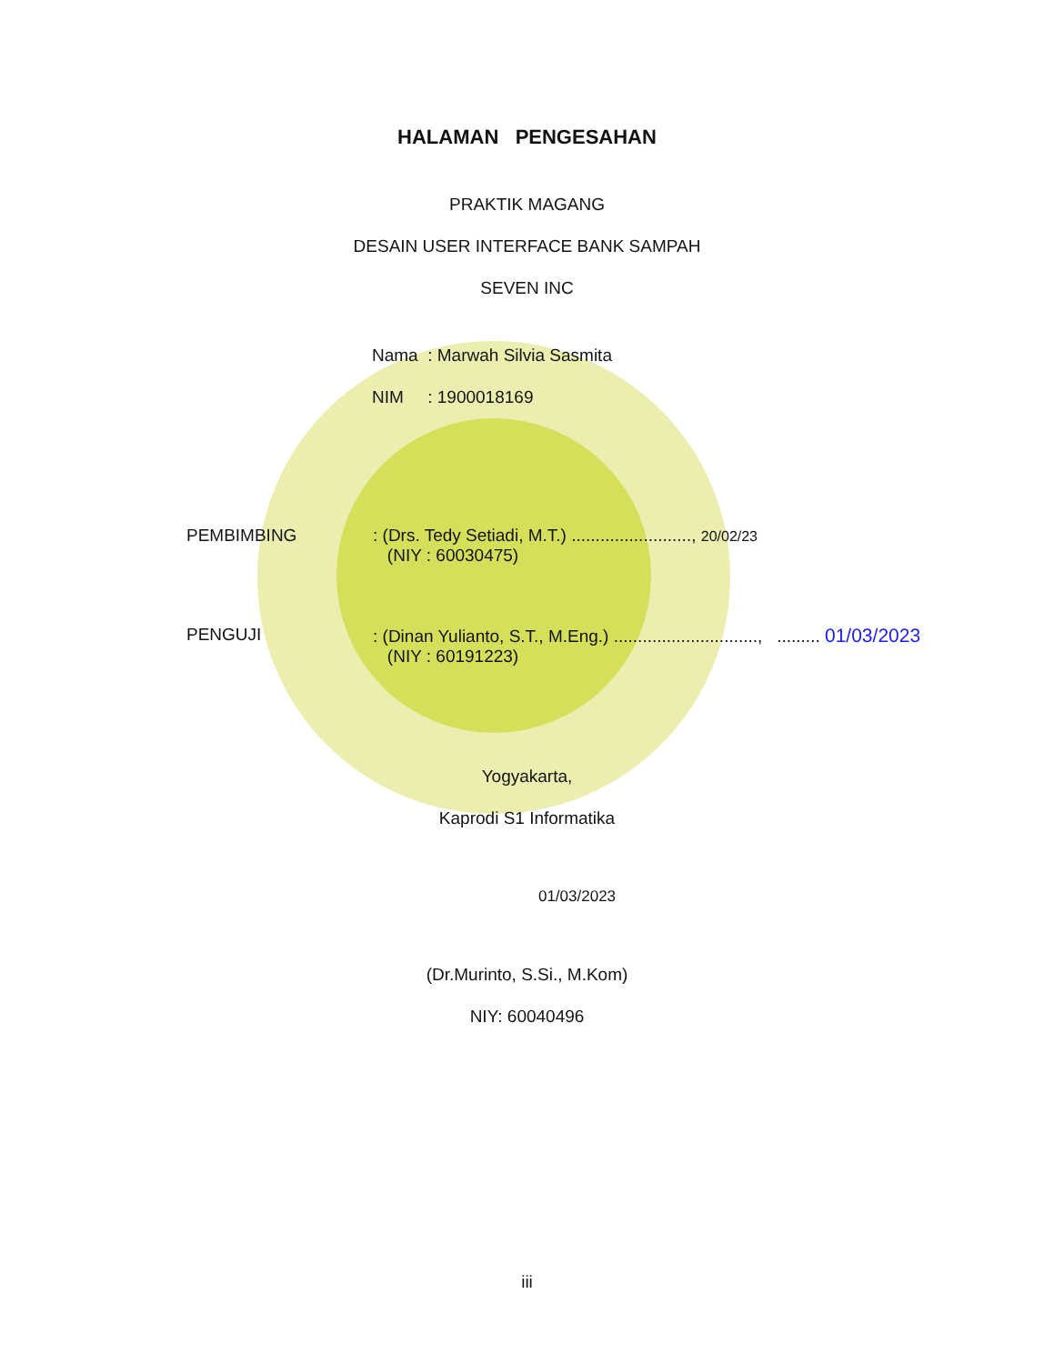HALAMAN PENGESAHAN
PRAKTIK MAGANG
DESAIN USER INTERFACE BANK SAMPAH
SEVEN INC
Nama : Marwah Silvia Sasmita
NIM : 1900018169
PEMBIMBING : (Drs. Tedy Setiadi, M.T.) ........................., 20/02/23
(NIY : 60030475)
PENGUJI : (Dinan Yulianto, S.T., M.Eng.) .............................., ......... 01/03/2023
(NIY : 60191223)
Yogyakarta,
Kaprodi S1 Informatika
01/03/2023
(Dr.Murinto, S.Si., M.Kom)
NIY: 60040496
iii